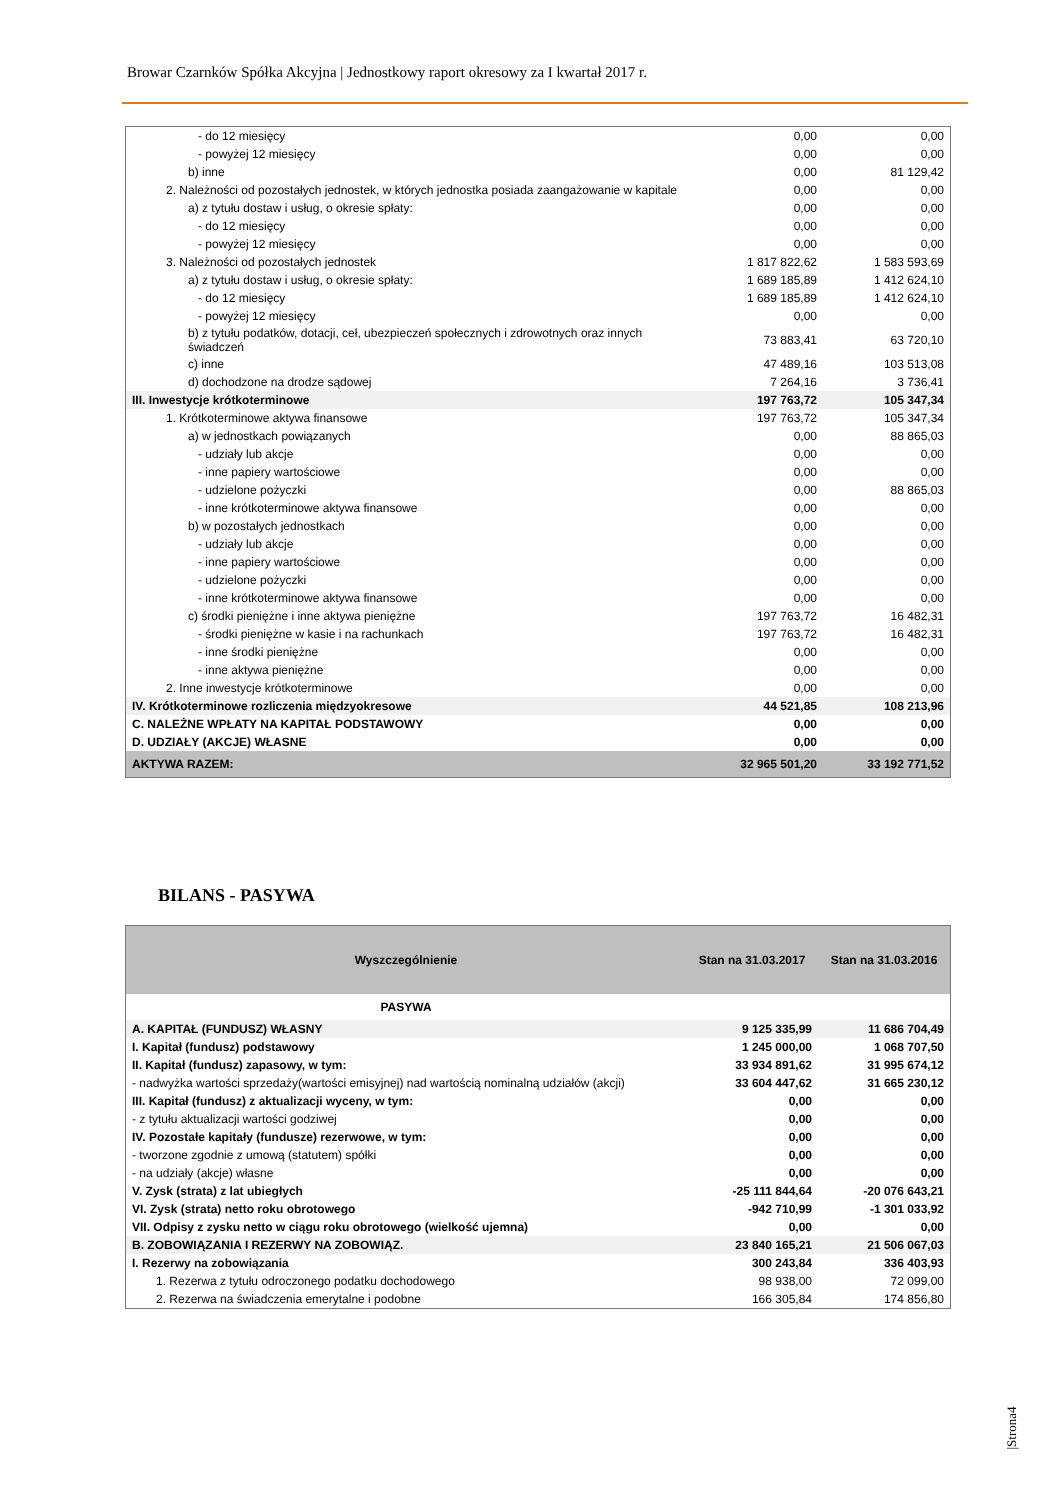Browar Czarnków Spółka Akcyjna | Jednostkowy raport okresowy za I kwartał 2017 r.
| - do 12 miesięcy | 0,00 | 0,00 |
| - powyżej 12 miesięcy | 0,00 | 0,00 |
| b) inne | 0,00 | 81 129,42 |
| 2. Należności od pozostałych jednostek, w których jednostka posiada zaangażowanie w kapitale | 0,00 | 0,00 |
| a) z tytułu dostaw i usług, o okresie spłaty: | 0,00 | 0,00 |
| - do 12 miesięcy | 0,00 | 0,00 |
| - powyżej 12 miesięcy | 0,00 | 0,00 |
| 3. Należności od pozostałych jednostek | 1 817 822,62 | 1 583 593,69 |
| a) z tytułu dostaw i usług, o okresie spłaty: | 1 689 185,89 | 1 412 624,10 |
| - do 12 miesięcy | 1 689 185,89 | 1 412 624,10 |
| - powyżej 12 miesięcy | 0,00 | 0,00 |
| b) z tytułu podatków, dotacji, ceł, ubezpieczeń społecznych i zdrowotnych oraz innych świadczeń | 73 883,41 | 63 720,10 |
| c) inne | 47 489,16 | 103 513,08 |
| d) dochodzone na drodze sądowej | 7 264,16 | 3 736,41 |
| III. Inwestycje krótkoterminowe | 197 763,72 | 105 347,34 |
| 1. Krótkoterminowe aktywa finansowe | 197 763,72 | 105 347,34 |
| a) w jednostkach powiązanych | 0,00 | 88 865,03 |
| - udziały lub akcje | 0,00 | 0,00 |
| - inne papiery wartościowe | 0,00 | 0,00 |
| - udzielone pożyczki | 0,00 | 88 865,03 |
| - inne krótkoterminowe aktywa finansowe | 0,00 | 0,00 |
| b) w pozostałych jednostkach | 0,00 | 0,00 |
| - udziały lub akcje | 0,00 | 0,00 |
| - inne papiery wartościowe | 0,00 | 0,00 |
| - udzielone pożyczki | 0,00 | 0,00 |
| - inne krótkoterminowe aktywa finansowe | 0,00 | 0,00 |
| c) środki pieniężne i inne aktywa pieniężne | 197 763,72 | 16 482,31 |
| - środki pieniężne w kasie i na rachunkach | 197 763,72 | 16 482,31 |
| - inne środki pieniężne | 0,00 | 0,00 |
| - inne aktywa pieniężne | 0,00 | 0,00 |
| 2. Inne inwestycje krótkoterminowe | 0,00 | 0,00 |
| IV. Krótkoterminowe rozliczenia międzyokresowe | 44 521,85 | 108 213,96 |
| C. NALEŻNE WPŁATY NA KAPITAŁ PODSTAWOWY | 0,00 | 0,00 |
| D. UDZIAŁY (AKCJE) WŁASNE | 0,00 | 0,00 |
| AKTYWA RAZEM: | 32 965 501,20 | 33 192 771,52 |
BILANS - PASYWA
| Wyszczególnienie | Stan na 31.03.2017 | Stan na 31.03.2016 |
| --- | --- | --- |
| PASYWA | | |
| A. KAPITAŁ (FUNDUSZ) WŁASNY | 9 125 335,99 | 11 686 704,49 |
| I. Kapitał (fundusz) podstawowy | 1 245 000,00 | 1 068 707,50 |
| II. Kapitał (fundusz) zapasowy, w tym: | 33 934 891,62 | 31 995 674,12 |
| - nadwyżka wartości sprzedaży(wartości emisyjnej) nad wartością nominalną udziałów (akcji) | 33 604 447,62 | 31 665 230,12 |
| III. Kapitał (fundusz) z aktualizacji wyceny, w tym: | 0,00 | 0,00 |
| - z tytułu aktualizacji wartości godziwej | 0,00 | 0,00 |
| IV. Pozostałe kapitały (fundusze) rezerwowe, w tym: | 0,00 | 0,00 |
| - tworzone zgodnie z umową (statutem) spółki | 0,00 | 0,00 |
| - na udziały (akcje) własne | 0,00 | 0,00 |
| V. Zysk (strata) z lat ubiegłych | -25 111 844,64 | -20 076 643,21 |
| VI. Zysk (strata) netto roku obrotowego | -942 710,99 | -1 301 033,92 |
| VII. Odpisy z zysku netto w ciągu roku obrotowego (wielkość ujemna) | 0,00 | 0,00 |
| B. ZOBOWIĄZANIA I REZERWY NA ZOBOWIĄZ. | 23 840 165,21 | 21 506 067,03 |
| I. Rezerwy na zobowiązania | 300 243,84 | 336 403,93 |
| 1. Rezerwa z tytułu odroczonego podatku dochodowego | 98 938,00 | 72 099,00 |
| 2. Rezerwa na świadczenia emerytalne i podobne | 166 305,84 | 174 856,80 |
|Strona4